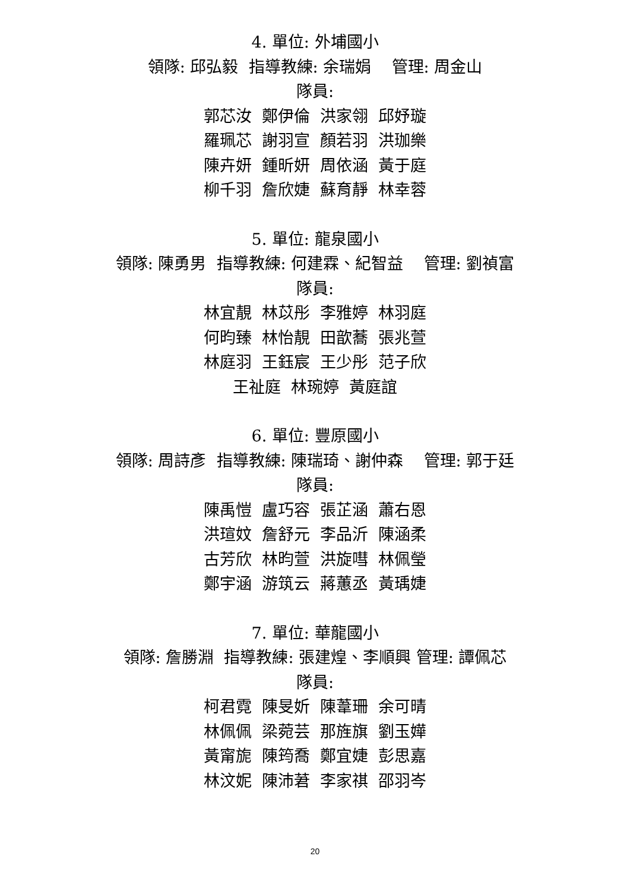4. 單位: 外埔國小
領隊: 邱弘毅 指導教練: 余瑞娟 管理: 周金山
隊員:
郭芯汝 鄭伊倫 洪家翎 邱妤璇
羅珮芯 謝羽宣 顏若羽 洪珈樂
陳卉妍 鍾昕妍 周依涵 黃于庭
柳千羽 詹欣婕 蘇育靜 林幸蓉
5. 單位: 龍泉國小
領隊: 陳勇男 指導教練: 何建霖、紀智益 管理: 劉禎富
隊員:
林宜靚 林苡彤 李雅婷 林羽庭
何昀臻 林怡靚 田歆蕎 張兆萱
林庭羽 王鈺宸 王少彤 范子欣
王祉庭 林琬婷 黃庭誼
6. 單位: 豐原國小
領隊: 周詩彥 指導教練: 陳瑞琦、謝仲森 管理: 郭于廷
隊員:
陳禹愷 盧巧容 張芷涵 蕭右恩
洪瑄妏 詹舒元 李品沂 陳涵柔
古芳欣 林昀萱 洪旋嘒 林佩瑩
鄭宇涵 游筑云 蔣蕙丞 黃瑀婕
7. 單位: 華龍國小
領隊: 詹勝淵 指導教練: 張建煌、李順興 管理: 譚佩芯
隊員:
柯君霓 陳旻妡 陳葦珊 余可晴
林佩佩 梁菀芸 那旌旗 劉玉嬅
黃甯旎 陳筠喬 鄭宜婕 彭思嘉
林汶妮 陳沛莙 李家祺 邵羽岑
20